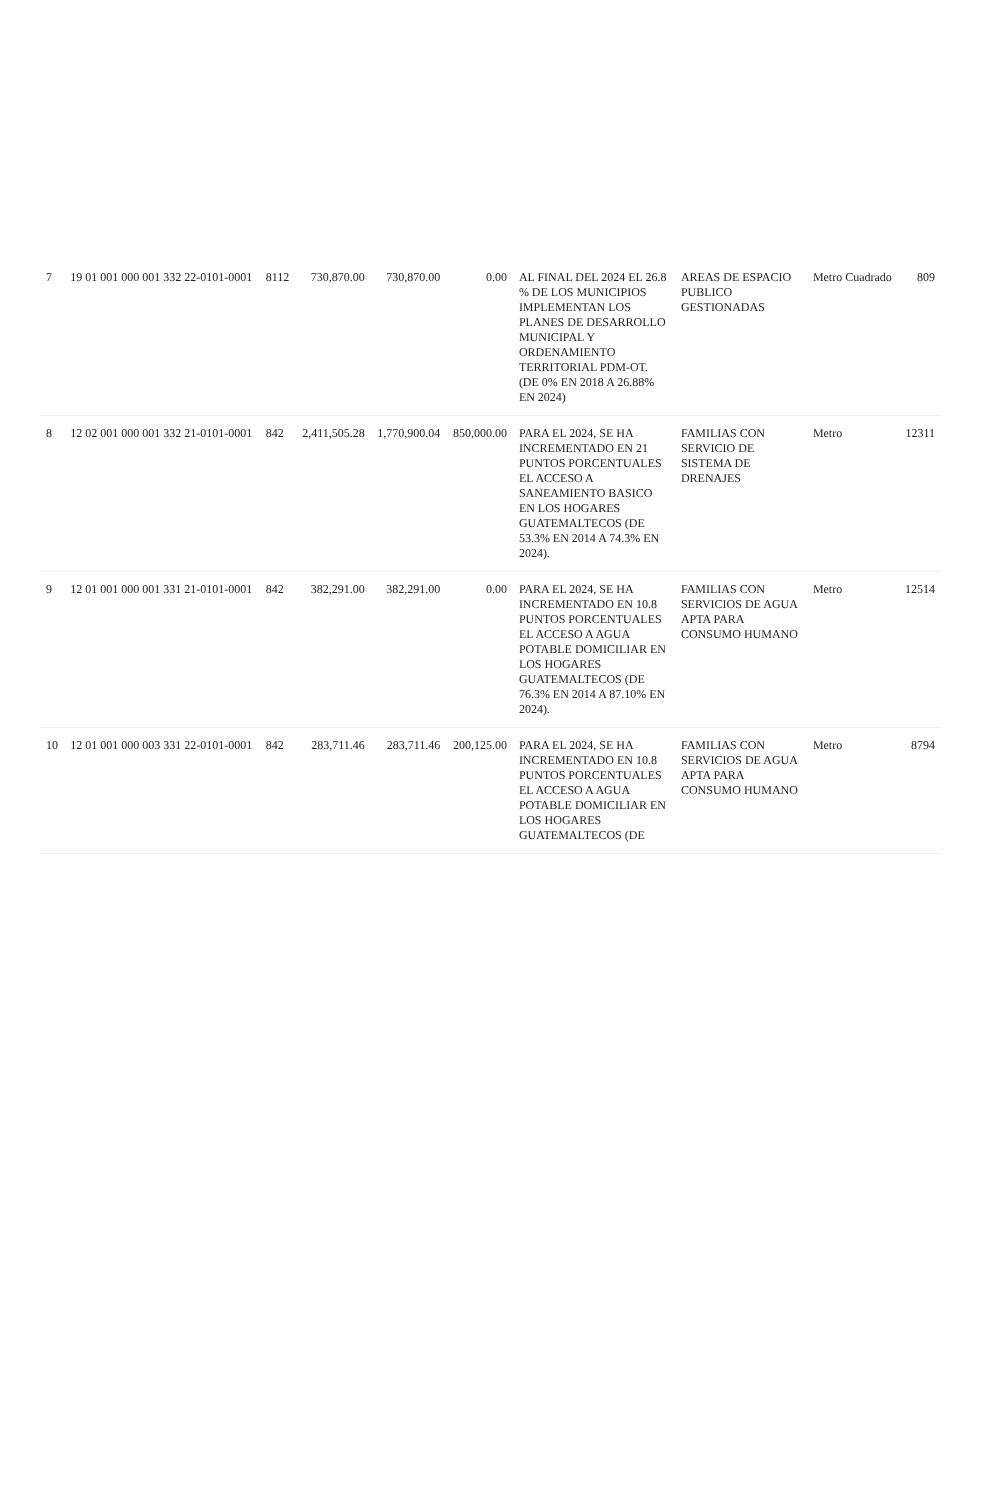| 7 | 19 01 001 000 001 332 22-0101-0001 | 8112 | 730,870.00 | 730,870.00 | 0.00 | AL FINAL DEL 2024 EL 26.8 % DE LOS MUNICIPIOS IMPLEMENTAN LOS PLANES DE DESARROLLO MUNICIPAL Y ORDENAMIENTO TERRITORIAL PDM-OT. (DE 0% EN 2018 A 26.88% EN 2024) | AREAS DE ESPACIO PUBLICO GESTIONADAS | Metro Cuadrado | 809 |
| 8 | 12 02 001 000 001 332 21-0101-0001 | 842 | 2,411,505.28 | 1,770,900.04 | 850,000.00 | PARA EL 2024, SE HA INCREMENTADO EN 21 PUNTOS PORCENTUALES EL ACCESO A SANEAMIENTO BASICO EN LOS HOGARES GUATEMALTECOS (DE 53.3% EN 2014 A 74.3% EN 2024). | FAMILIAS CON SERVICIO DE SISTEMA DE DRENAJES | Metro | 12311 |
| 9 | 12 01 001 000 001 331 21-0101-0001 | 842 | 382,291.00 | 382,291.00 | 0.00 | PARA EL 2024, SE HA INCREMENTADO EN 10.8 PUNTOS PORCENTUALES EL ACCESO A AGUA POTABLE DOMICILIAR EN LOS HOGARES GUATEMALTECOS (DE 76.3% EN 2014 A 87.10% EN 2024). | FAMILIAS CON SERVICIOS DE AGUA APTA PARA CONSUMO HUMANO | Metro | 12514 |
| 10 | 12 01 001 000 003 331 22-0101-0001 | 842 | 283,711.46 | 283,711.46 | 200,125.00 | PARA EL 2024, SE HA INCREMENTADO EN 10.8 PUNTOS PORCENTUALES EL ACCESO A AGUA POTABLE DOMICILIAR EN LOS HOGARES GUATEMALTECOS (DE | FAMILIAS CON SERVICIOS DE AGUA APTA PARA CONSUMO HUMANO | Metro | 8794 |